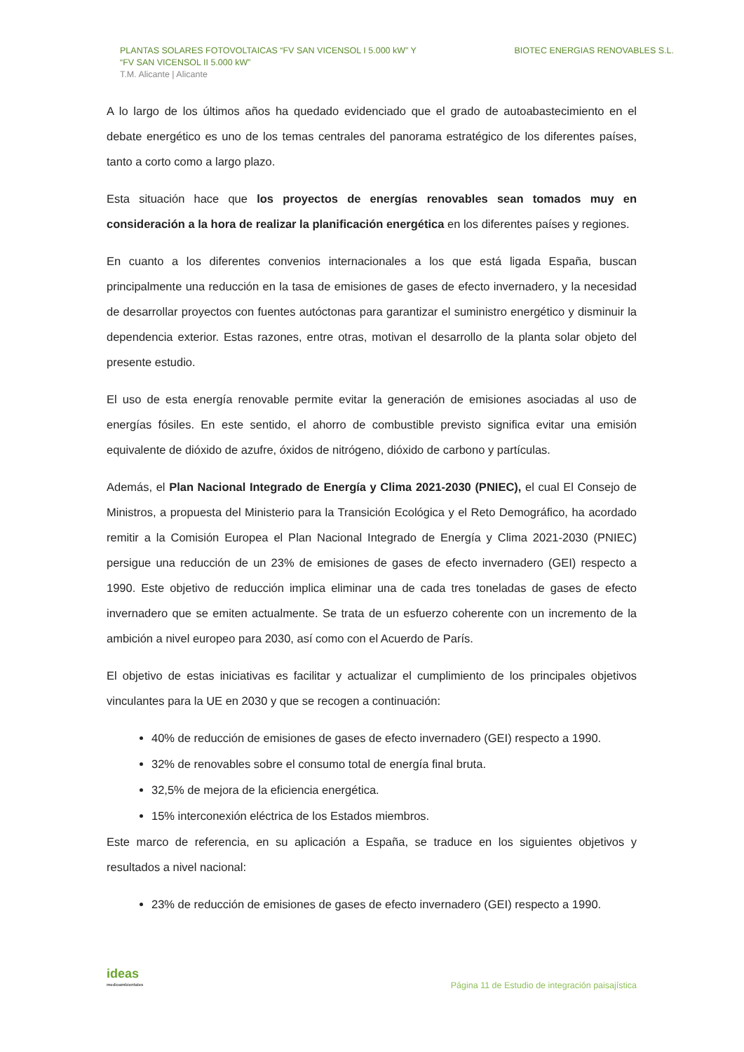PLANTAS SOLARES FOTOVOLTAICAS “FV SAN VICENSOL I 5.000 kW” Y
“FV SAN VICENSOL II 5.000 kW”
T.M. Alicante | Alicante
BIOTEC ENERGIAS RENOVABLES S.L.
A lo largo de los últimos años ha quedado evidenciado que el grado de autoabastecimiento en el debate energético es uno de los temas centrales del panorama estratégico de los diferentes países, tanto a corto como a largo plazo.
Esta situación hace que los proyectos de energías renovables sean tomados muy en consideración a la hora de realizar la planificación energética en los diferentes países y regiones.
En cuanto a los diferentes convenios internacionales a los que está ligada España, buscan principalmente una reducción en la tasa de emisiones de gases de efecto invernadero, y la necesidad de desarrollar proyectos con fuentes autóctonas para garantizar el suministro energético y disminuir la dependencia exterior. Estas razones, entre otras, motivan el desarrollo de la planta solar objeto del presente estudio.
El uso de esta energía renovable permite evitar la generación de emisiones asociadas al uso de energías fósiles. En este sentido, el ahorro de combustible previsto significa evitar una emisión equivalente de dióxido de azufre, óxidos de nitrógeno, dióxido de carbono y partículas.
Además, el Plan Nacional Integrado de Energía y Clima 2021-2030 (PNIEC), el cual El Consejo de Ministros, a propuesta del Ministerio para la Transición Ecológica y el Reto Demográfico, ha acordado remitir a la Comisión Europea el Plan Nacional Integrado de Energía y Clima 2021-2030 (PNIEC) persigue una reducción de un 23% de emisiones de gases de efecto invernadero (GEI) respecto a 1990. Este objetivo de reducción implica eliminar una de cada tres toneladas de gases de efecto invernadero que se emiten actualmente. Se trata de un esfuerzo coherente con un incremento de la ambición a nivel europeo para 2030, así como con el Acuerdo de París.
El objetivo de estas iniciativas es facilitar y actualizar el cumplimiento de los principales objetivos vinculantes para la UE en 2030 y que se recogen a continuación:
40% de reducción de emisiones de gases de efecto invernadero (GEI) respecto a 1990.
32% de renovables sobre el consumo total de energía final bruta.
32,5% de mejora de la eficiencia energética.
15% interconexión eléctrica de los Estados miembros.
Este marco de referencia, en su aplicación a España, se traduce en los siguientes objetivos y resultados a nivel nacional:
23% de reducción de emisiones de gases de efecto invernadero (GEI) respecto a 1990.
ideas
medioambientales
Página 11 de Estudio de integración paisajística